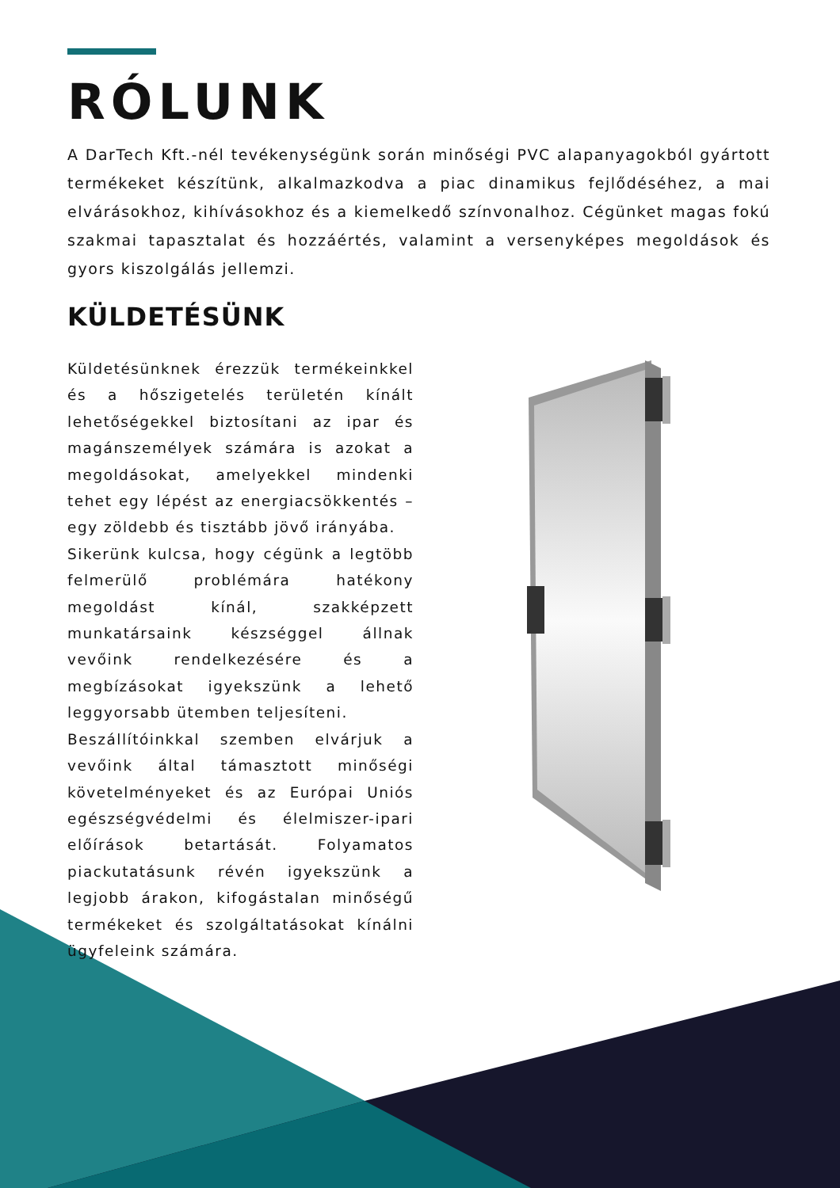RÓLUNK
A DarTech Kft.-nél tevékenységünk során minőségi PVC alapanyagokból gyártott termékeket készítünk, alkalmazkodva a piac dinamikus fejlődéséhez, a mai elvárásokhoz, kihívásokhoz és a kiemelkedő színvonalhoz. Cégünket magas fokú szakmai tapasztalat és hozzáértés, valamint a versenyképes megoldások és gyors kiszolgálás jellemzi.
KÜLDETÉSÜNK
Küldetésünknek érezzük termékeinkkel és a hőszigetelés területén kínált lehetőségekkel biztosítani az ipar és magánszemélyek számára is azokat a megoldásokat, amelyekkel mindenki tehet egy lépést az energiacsökkentés – egy zöldebb és tisztább jövő irányába.
Sikerünk kulcsa, hogy cégünk a legtöbb felmerülő problémára hatékony megoldást kínál, szakképzett munkatársaink készséggel állnak vevőink rendelkezésére és a megbízásokat igyekszünk a lehető leggyorsabb ütemben teljesíteni.
Beszállítóinkkal szemben elvárjuk a vevőink által támasztott minőségi követelményeket és az Európai Uniós egészségvédelmi és élelmiszer-ipari előírások betartását. Folyamatos piackutatásunk révén igyekszünk a legjobb árakon, kifogástalan minőségű termékeket és szolgáltatásokat kínálni ügyfeleink számára.